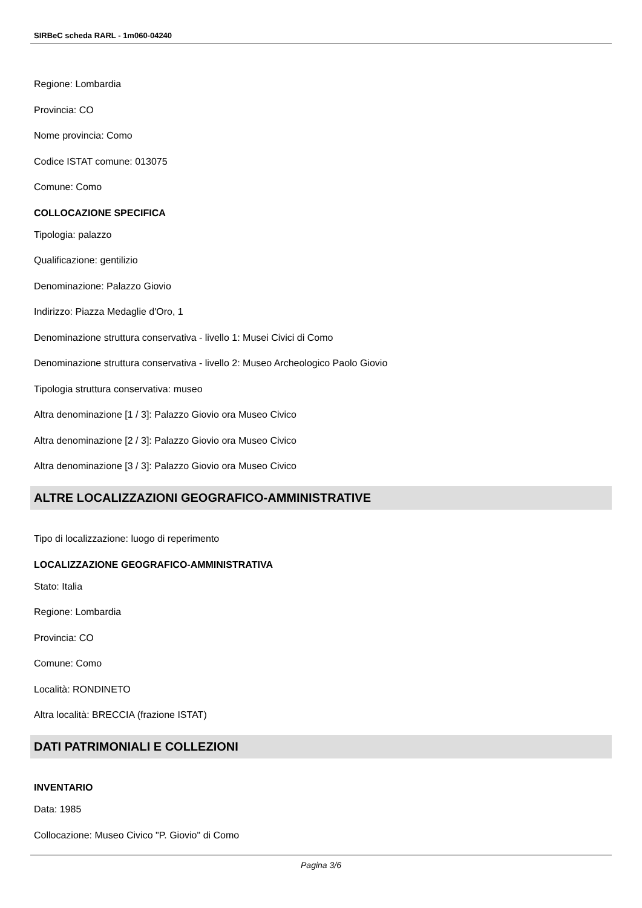SIRBeC scheda RARL - 1m060-04240
Regione: Lombardia
Provincia: CO
Nome provincia: Como
Codice ISTAT comune: 013075
Comune: Como
COLLOCAZIONE SPECIFICA
Tipologia: palazzo
Qualificazione: gentilizio
Denominazione: Palazzo Giovio
Indirizzo: Piazza Medaglie d'Oro, 1
Denominazione struttura conservativa - livello 1: Musei Civici di Como
Denominazione struttura conservativa - livello 2: Museo Archeologico Paolo Giovio
Tipologia struttura conservativa: museo
Altra denominazione [1 / 3]: Palazzo Giovio ora Museo Civico
Altra denominazione [2 / 3]: Palazzo Giovio ora Museo Civico
Altra denominazione [3 / 3]: Palazzo Giovio ora Museo Civico
ALTRE LOCALIZZAZIONI GEOGRAFICO-AMMINISTRATIVE
Tipo di localizzazione: luogo di reperimento
LOCALIZZAZIONE GEOGRAFICO-AMMINISTRATIVA
Stato: Italia
Regione: Lombardia
Provincia: CO
Comune: Como
Località: RONDINETO
Altra località: BRECCIA (frazione ISTAT)
DATI PATRIMONIALI E COLLEZIONI
INVENTARIO
Data: 1985
Collocazione: Museo Civico "P. Giovio" di Como
Pagina 3/6